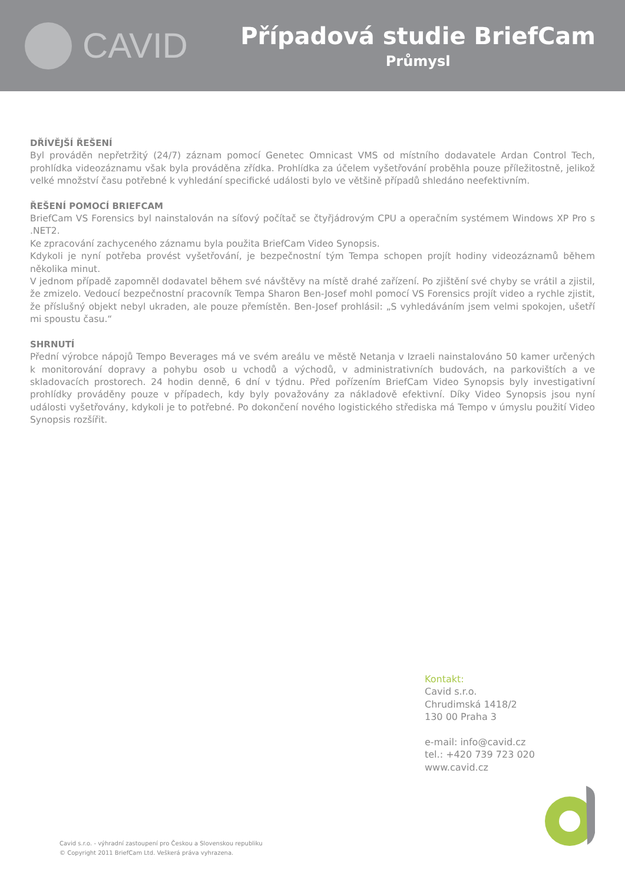CAVID
Případová studie BriefCam
Průmysl
DŘÍVĚJŠÍ ŘEŠENÍ
Byl prováděn nepřetržitý (24/7) záznam pomocí Genetec Omnicast VMS od místního dodavatele Ardan Control Tech, prohlídka videozáznamu však byla prováděna zřídka. Prohlídka za účelem vyšetřování proběhla pouze příležitostně, jelikož velké množství času potřebné k vyhledání specifické události bylo ve většině případů shledáno neefektivním.
ŘEŠENÍ POMOCÍ BRIEFCAM
BriefCam VS Forensics byl nainstalován na síťový počítač se čtyřjádrovým CPU a operačním systémem Windows XP Pro s .NET2.
Ke zpracování zachyceného záznamu byla použita BriefCam Video Synopsis.
Kdykoli je nyní potřeba provést vyšetřování, je bezpečnostní tým Tempa schopen projít hodiny videozáznamů během několika minut.
V jednom případě zapomněl dodavatel během své návštěvy na místě drahé zařízení. Po zjištění své chyby se vrátil a zjistil, že zmizelo. Vedoucí bezpečnostní pracovník Tempa Sharon Ben-Josef mohl pomocí VS Forensics projít video a rychle zjistit, že příslušný objekt nebyl ukraden, ale pouze přemístěn. Ben-Josef prohlásil: „S vyhledáváním jsem velmi spokojen, ušetří mi spoustu času.“
SHRNUTÍ
Přední výrobce nápojů Tempo Beverages má ve svém areálu ve městě Netanja v Izraeli nainstalováno 50 kamer určených k monitorování dopravy a pohybu osob u vchodů a východů, v administrativních budovách, na parkovištích a ve skladovacích prostorech. 24 hodin denně, 6 dní v týdnu. Před pořízením BriefCam Video Synopsis byly investigativní prohlídky prováděny pouze v případech, kdy byly považovány za nákladově efektivní. Díky Video Synopsis jsou nyní události vyšetřovány, kdykoli je to potřebné. Po dokončení nového logistického střediska má Tempo v úmyslu použití Video Synopsis rozšířit.
Kontakt:
Cavid s.r.o.
Chrudimská 1418/2
130 00 Praha 3
e-mail: info@cavid.cz
tel.: +420 739 723 020
www.cavid.cz
Cavid s.r.o. - výhradní zastoupení pro Českou a Slovenskou republiku
© Copyright 2011 BriefCam Ltd. Veškerá práva vyhrazena.